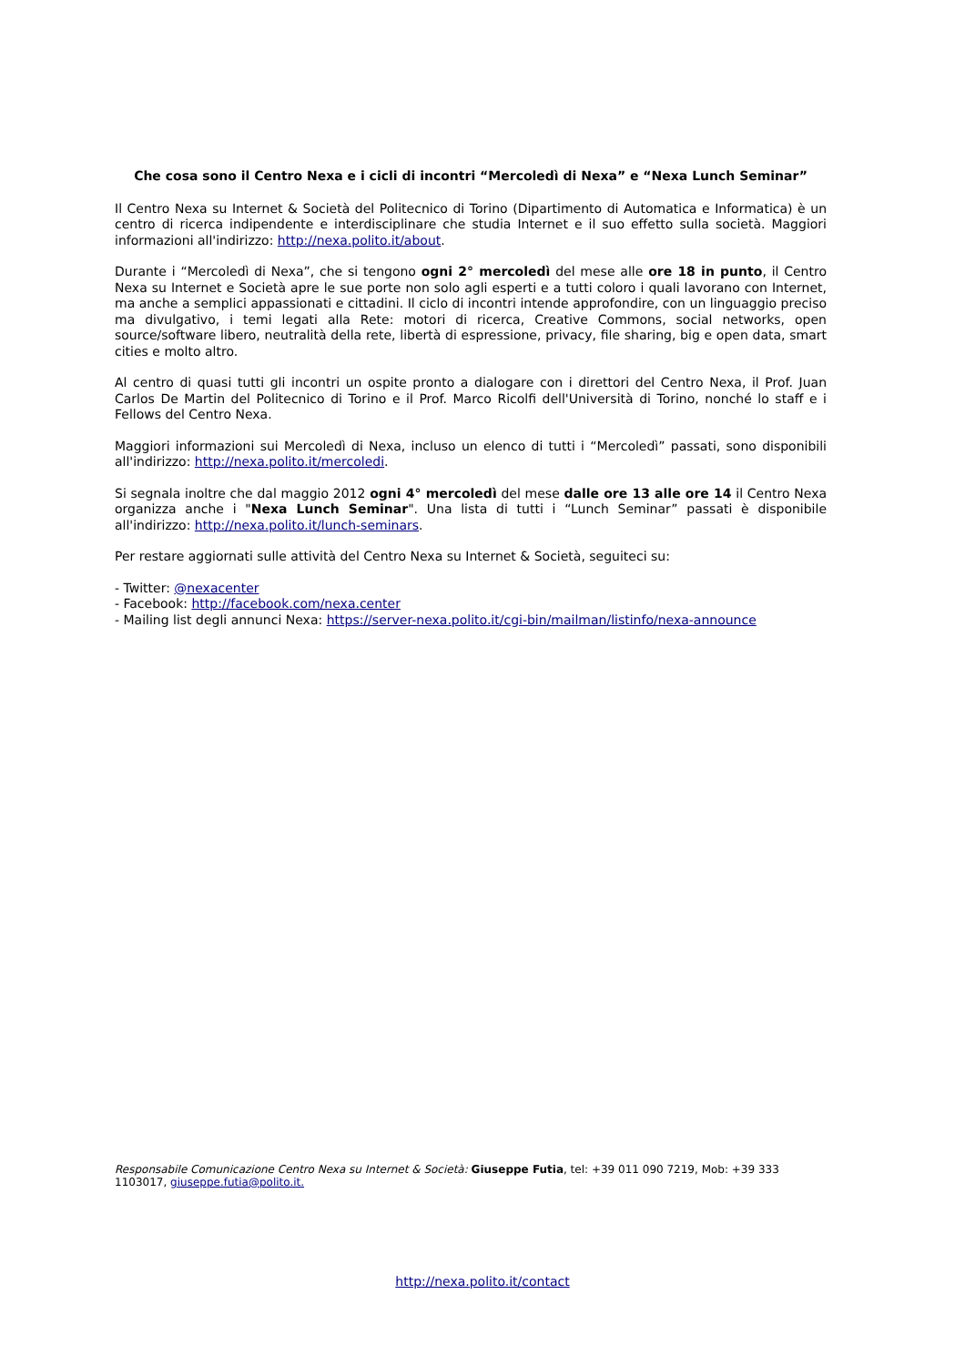Che cosa sono il Centro Nexa e i cicli di incontri “Mercoledì di Nexa” e “Nexa Lunch Seminar”
Il Centro Nexa su Internet & Società del Politecnico di Torino (Dipartimento di Automatica e Informatica) è un centro di ricerca indipendente e interdisciplinare che studia Internet e il suo effetto sulla società. Maggiori informazioni all'indirizzo: http://nexa.polito.it/about.
Durante i “Mercoledì di Nexa”, che si tengono ogni 2° mercoledì del mese alle ore 18 in punto, il Centro Nexa su Internet e Società apre le sue porte non solo agli esperti e a tutti coloro i quali lavorano con Internet, ma anche a semplici appassionati e cittadini. Il ciclo di incontri intende approfondire, con un linguaggio preciso ma divulgativo, i temi legati alla Rete: motori di ricerca, Creative Commons, social networks, open source/software libero, neutralità della rete, libertà di espressione, privacy, file sharing, big e open data, smart cities e molto altro.
Al centro di quasi tutti gli incontri un ospite pronto a dialogare con i direttori del Centro Nexa, il Prof. Juan Carlos De Martin del Politecnico di Torino e il Prof. Marco Ricolfi dell'Università di Torino, nonché lo staff e i Fellows del Centro Nexa.
Maggiori informazioni sui Mercoledì di Nexa, incluso un elenco di tutti i “Mercoledì” passati, sono disponibili all'indirizzo: http://nexa.polito.it/mercoledi.
Si segnala inoltre che dal maggio 2012 ogni 4° mercoledì del mese dalle ore 13 alle ore 14 il Centro Nexa organizza anche i "Nexa Lunch Seminar". Una lista di tutti i “Lunch Seminar” passati è disponibile all'indirizzo: http://nexa.polito.it/lunch-seminars.
Per restare aggiornati sulle attività del Centro Nexa su Internet & Società, seguiteci su:
- Twitter: @nexacenter
- Facebook: http://facebook.com/nexa.center
- Mailing list degli annunci Nexa: https://server-nexa.polito.it/cgi-bin/mailman/listinfo/nexa-announce
Responsabile Comunicazione Centro Nexa su Internet & Società: Giuseppe Futia, tel: +39 011 090 7219, Mob: +39 333 1103017, giuseppe.futia@polito.it.
http://nexa.polito.it/contact